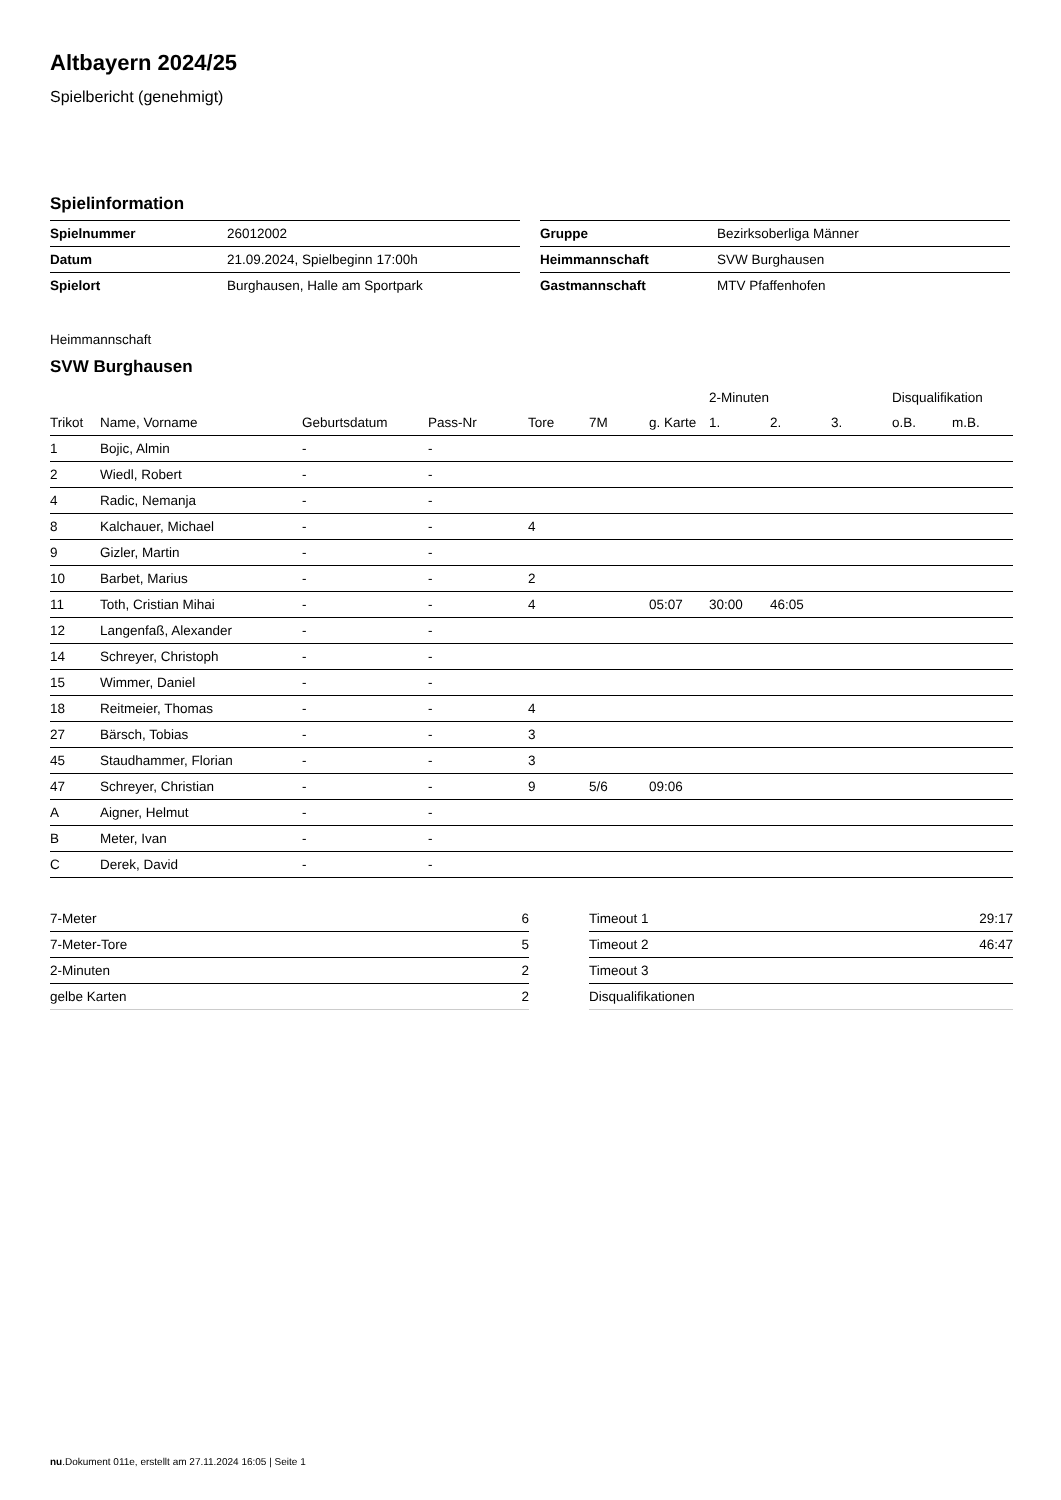Altbayern 2024/25
Spielbericht (genehmigt)
Spielinformation
| Spielnummer | 26012002 |
| Datum | 21.09.2024, Spielbeginn 17:00h |
| Spielort | Burghausen, Halle am Sportpark |
| Gruppe | Bezirksoberliga Männer |
| Heimmannschaft | SVW Burghausen |
| Gastmannschaft | MTV Pfaffenhofen |
Heimmannschaft
SVW Burghausen
| | | | | | | | 2-Minuten | | | Disqualifikation | |
| --- | --- | --- | --- | --- | --- | --- | --- | --- | --- | --- | --- |
| Trikot | Name, Vorname | Geburtsdatum | Pass-Nr | Tore | 7M | g. Karte | 1. | 2. | 3. | o.B. | m.B. |
| 1 | Bojic, Almin | - | - | | | | | | | | |
| 2 | Wiedl, Robert | - | - | | | | | | | | |
| 4 | Radic, Nemanja | - | - | | | | | | | | |
| 8 | Kalchauer, Michael | - | - | 4 | | | | | | | |
| 9 | Gizler, Martin | - | - | | | | | | | | |
| 10 | Barbet, Marius | - | - | 2 | | | | | | | |
| 11 | Toth, Cristian Mihai | - | - | 4 | | 05:07 | 30:00 | 46:05 | | | |
| 12 | Langenfaß, Alexander | - | - | | | | | | | | |
| 14 | Schreyer, Christoph | - | - | | | | | | | | |
| 15 | Wimmer, Daniel | - | - | | | | | | | | |
| 18 | Reitmeier, Thomas | - | - | 4 | | | | | | | |
| 27 | Bärsch, Tobias | - | - | 3 | | | | | | | |
| 45 | Staudhammer, Florian | - | - | 3 | | | | | | | |
| 47 | Schreyer, Christian | - | - | 9 | 5/6 | 09:06 | | | | | |
| A | Aigner, Helmut | - | - | | | | | | | | |
| B | Meter, Ivan | - | - | | | | | | | | |
| C | Derek, David | - | - | | | | | | | | |
| 7-Meter | 6 |
| 7-Meter-Tore | 5 |
| 2-Minuten | 2 |
| gelbe Karten | 2 |
| Timeout 1 | 29:17 |
| Timeout 2 | 46:47 |
| Timeout 3 | |
| Disqualifikationen | |
nu.Dokument 011e, erstellt am 27.11.2024 16:05 | Seite 1